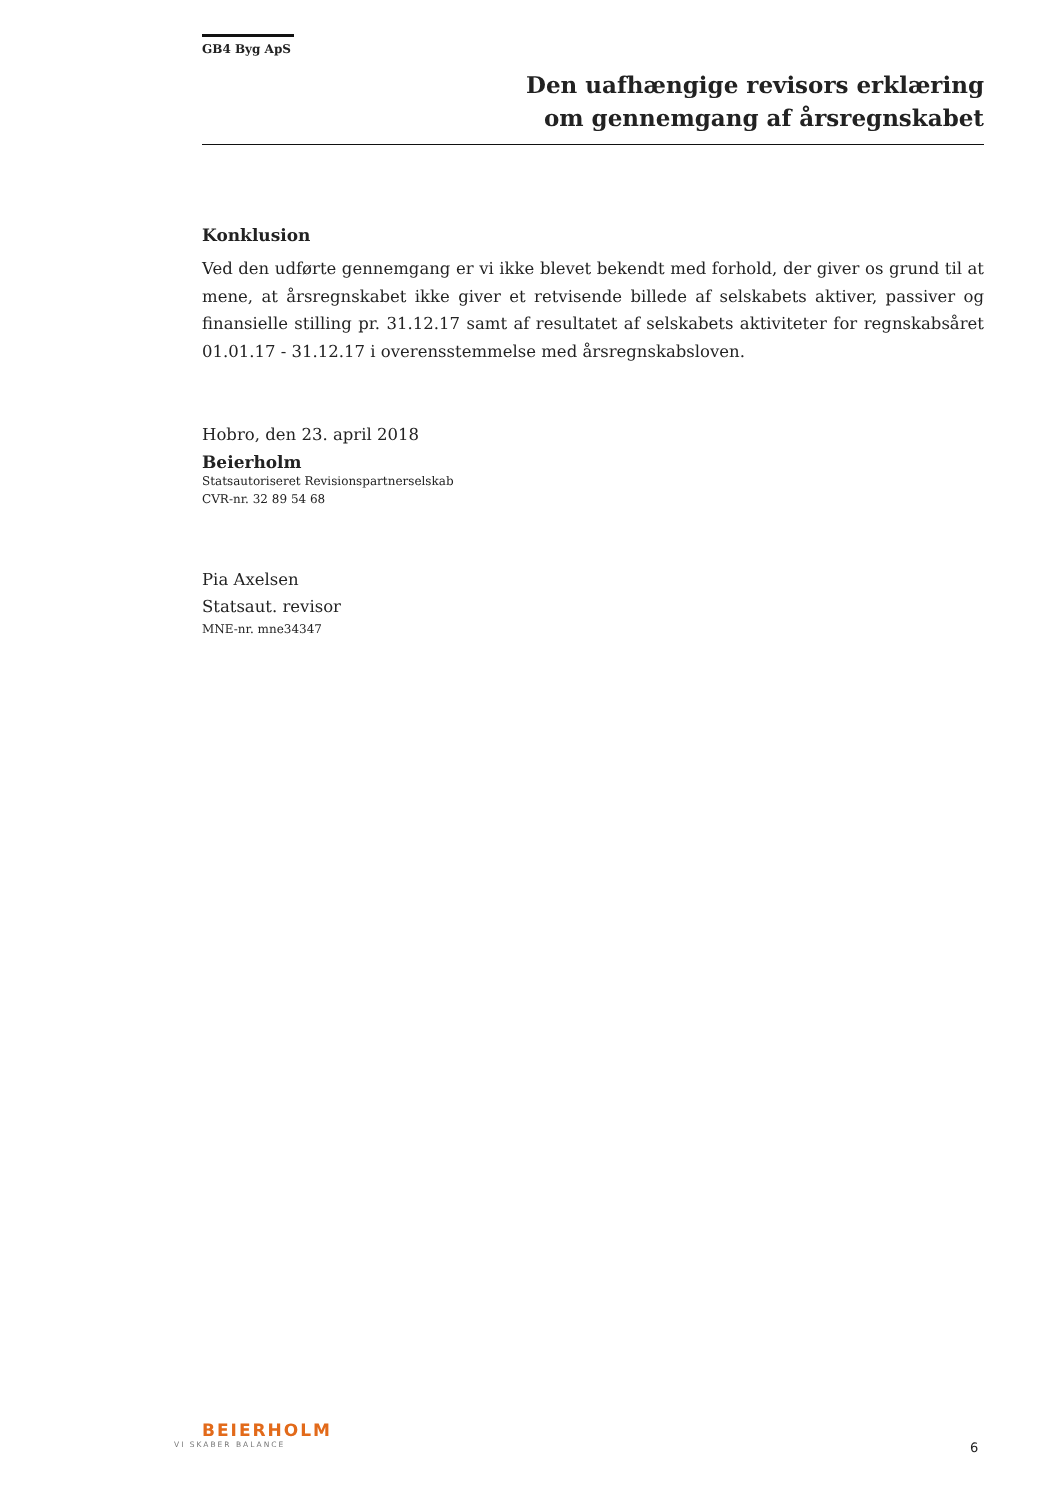GB4 Byg ApS
Den uafhængige revisors erklæring
om gennemgang af årsregnskabet
Konklusion
Ved den udførte gennemgang er vi ikke blevet bekendt med forhold, der giver os grund til at mene, at årsregnskabet ikke giver et retvisende billede af selskabets aktiver, passiver og finansielle stilling pr. 31.12.17 samt af resultatet af selskabets aktiviteter for regnskabsåret 01.01.17 - 31.12.17 i overensstemmelse med årsregnskabsloven.
Hobro, den 23. april 2018
Beierholm
Statsautoriseret Revisionspartnerselskab
CVR-nr. 32 89 54 68
Pia Axelsen
Statsaut. revisor
MNE-nr. mne34347
BEIERHOLM
VI SKABER BALANCE
6